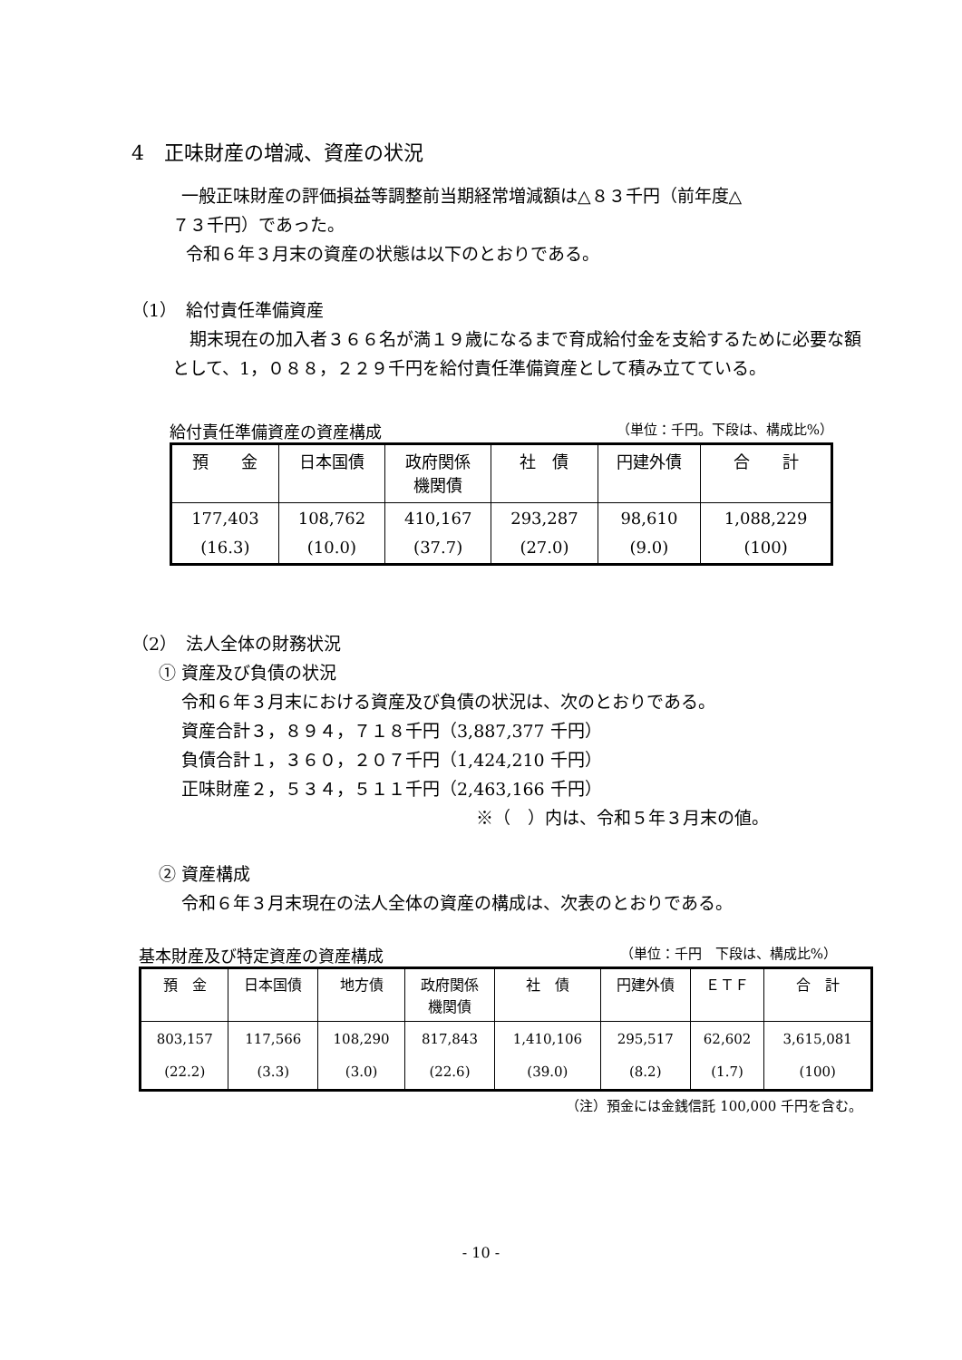4　正味財産の増減、資産の状況
一般正味財産の評価損益等調整前当期経常増減額は△８３千円（前年度△
７３千円）であった。
令和６年３月末の資産の状態は以下のとおりである。
（1）　給付責任準備資産
　期末現在の加入者３６６名が満１９歳になるまで育成給付金を支給するために必要な額として、1，０８８，２２９千円を給付責任準備資産として積み立てている。
給付責任準備資産の資産構成 （単位：千円。下段は、構成比%）
| 預 金 | 日本国債 | 政府関係 機関債 | 社 債 | 円建外債 | 合 計 |
| --- | --- | --- | --- | --- | --- |
| 177,403 (16.3) | 108,762 (10.0) | 410,167 (37.7) | 293,287 (27.0) | 98,610 (9.0) | 1,088,229 (100) |
（2）　法人全体の財務状況
① 資産及び負債の状況
令和６年３月末における資産及び負債の状況は、次のとおりである。
資産合計３，８９４，７１８千円（3,887,377 千円）
負債合計１，３６０，２０７千円（1,424,210 千円）
正味財産２，５３４，５１１千円（2,463,166 千円）
※（　）内は、令和５年３月末の値。
② 資産構成
令和６年３月末現在の法人全体の資産の構成は、次表のとおりである。
基本財産及び特定資産の資産構成 （単位：千円　下段は、構成比%）
| 預 金 | 日本国債 | 地方債 | 政府関係 機関債 | 社 債 | 円建外債 | ＥＴＦ | 合 計 |
| --- | --- | --- | --- | --- | --- | --- | --- |
| 803,157 (22.2) | 117,566 (3.3) | 108,290 (3.0) | 817,843 (22.6) | 1,410,106 (39.0) | 295,517 (8.2) | 62,602 (1.7) | 3,615,081 (100) |
（注）預金には金銭信託 100,000 千円を含む。
- 10 -